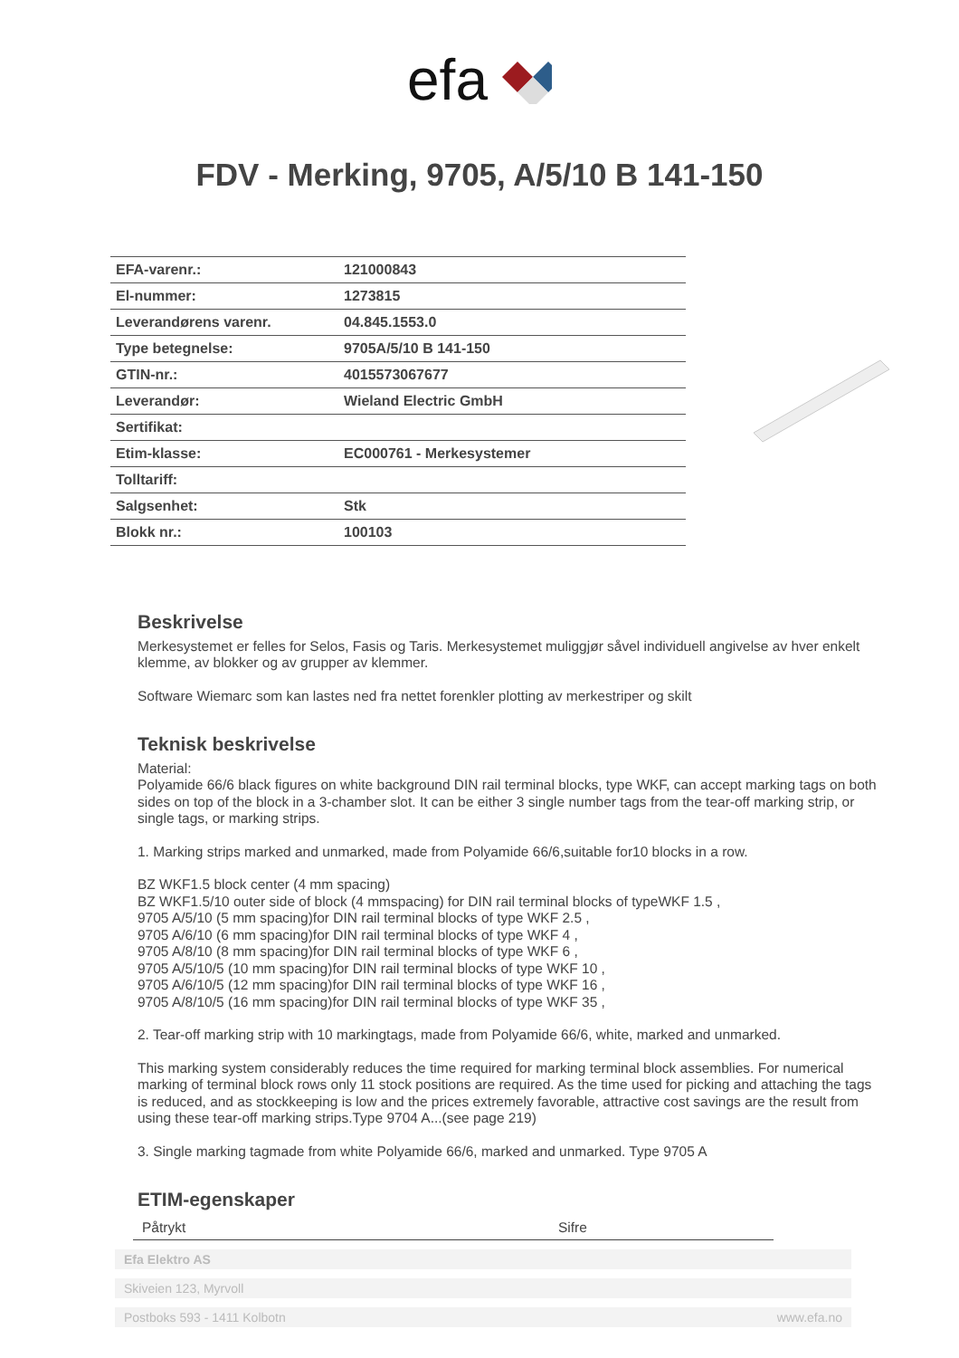efa
FDV - Merking, 9705, A/5/10 B 141-150
| EFA-varenr.: | 121000843 |
| El-nummer: | 1273815 |
| Leverandørens varenr. | 04.845.1553.0 |
| Type betegnelse: | 9705A/5/10 B 141-150 |
| GTIN-nr.: | 4015573067677 |
| Leverandør: | Wieland Electric GmbH |
| Sertifikat: | |
| Etim-klasse: | EC000761 - Merkesystemer |
| Tolltariff: | |
| Salgsenhet: | Stk |
| Blokk nr.: | 100103 |
Beskrivelse
Merkesystemet er felles for Selos, Fasis og Taris. Merkesystemet muliggjør såvel individuell angivelse av hver enkelt klemme, av blokker og av grupper av klemmer.
Software Wiemarc som kan lastes ned fra nettet forenkler plotting av merkestriper og skilt
Teknisk beskrivelse
Material:
Polyamide 66/6 black figures on white background DIN rail terminal blocks, type WKF, can accept marking tags on both sides on top of the block in a 3-chamber slot. It can be either 3 single number tags from the tear-off marking strip, or single tags, or marking strips.
1. Marking strips marked and unmarked, made from Polyamide 66/6,suitable for10 blocks in a row.
BZ WKF1.5 block center (4 mm spacing)
BZ WKF1.5/10 outer side of block (4 mmspacing) for DIN rail terminal blocks of typeWKF 1.5 ,
9705 A/5/10 (5 mm spacing)for DIN rail terminal blocks of type WKF 2.5 ,
9705 A/6/10 (6 mm spacing)for DIN rail terminal blocks of type WKF 4 ,
9705 A/8/10 (8 mm spacing)for DIN rail terminal blocks of type WKF 6 ,
9705 A/5/10/5 (10 mm spacing)for DIN rail terminal blocks of type WKF 10 ,
9705 A/6/10/5 (12 mm spacing)for DIN rail terminal blocks of type WKF 16 ,
9705 A/8/10/5 (16 mm spacing)for DIN rail terminal blocks of type WKF 35 ,
2. Tear-off marking strip with 10 markingtags, made from Polyamide 66/6, white, marked and unmarked.
This marking system considerably reduces the time required for marking terminal block assemblies. For numerical marking of terminal block rows only 11 stock positions are required. As the time used for picking and attaching the tags is reduced, and as stockkeeping is low and the prices extremely favorable, attractive cost savings are the result from using these tear-off marking strips.Type 9704 A...(see page 219)
3. Single marking tagmade from white Polyamide 66/6, marked and unmarked. Type 9705 A
ETIM-egenskaper
| Påtrykt | Sifre |
Efa Elektro AS
Skiveien 123, Myrvoll
Postboks 593 - 1411 Kolbotn www.efa.no